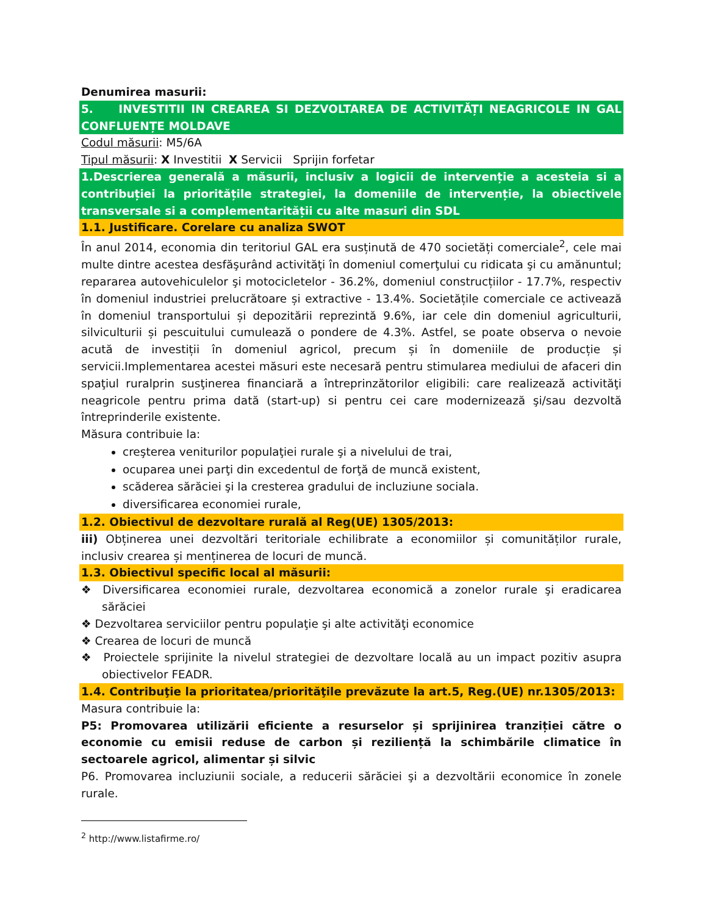Denumirea masurii:
5. INVESTITII IN CREAREA SI DEZVOLTAREA DE ACTIVITĂȚI NEAGRICOLE IN GAL CONFLUENȚE MOLDAVE
Codul măsurii: M5/6A
Tipul măsurii: X Investitii X Servicii Sprijin forfetar
1.Descrierea generală a măsurii, inclusiv a logicii de intervenție a acesteia si a contribuției la prioritățile strategiei, la domeniile de intervenție, la obiectivele transversale si a complementarității cu alte masuri din SDL
1.1. Justificare. Corelare cu analiza SWOT
În anul 2014, economia din teritoriul GAL era susținută de 470 societăți comerciale<sup>2</sup>, cele mai multe dintre acestea desfăşurând activităţi în domeniul comerţului cu ridicata şi cu amănuntul; repararea autovehiculelor şi motocicletelor - 36.2%, domeniul construcțiilor - 17.7%, respectiv în domeniul industriei prelucrătoare și extractive - 13.4%. Societățile comerciale ce activează în domeniul transportului și depozitării reprezintă 9.6%, iar cele din domeniul agriculturii, silviculturii și pescuitului cumulează o pondere de 4.3%. Astfel, se poate observa o nevoie acută de investiții în domeniul agricol, precum și în domeniile de producție și servicii.Implementarea acestei măsuri este necesară pentru stimularea mediului de afaceri din spaţiul ruralprin susţinerea financiară a întreprinzătorilor eligibili: care realizează activităţi neagricole pentru prima dată (start-up) si pentru cei care modernizează şi/sau dezvoltă întreprinderile existente.
Măsura contribuie la:
creşterea veniturilor populaţiei rurale şi a nivelului de trai,
ocuparea unei parţi din excedentul de forţă de muncă existent,
scăderea sărăciei şi la cresterea gradului de incluziune sociala.
diversificarea economiei rurale,
1.2. Obiectivul de dezvoltare rurală al Reg(UE) 1305/2013:
iii) Obținerea unei dezvoltări teritoriale echilibrate a economiilor și comunităților rurale, inclusiv crearea și menținerea de locuri de muncă.
1.3. Obiectivul specific local al măsurii:
❖ Diversificarea economiei rurale, dezvoltarea economică a zonelor rurale şi eradicarea sărăciei
❖ Dezvoltarea serviciilor pentru populaţie şi alte activităţi economice
❖ Crearea de locuri de muncă
❖ Proiectele sprijinite la nivelul strategiei de dezvoltare locală au un impact pozitiv asupra obiectivelor FEADR.
1.4. Contribuţie la prioritatea/priorităţile prevăzute la art.5, Reg.(UE) nr.1305/2013:
Masura contribuie la:
P5: Promovarea utilizării eficiente a resurselor și sprijinirea tranziției către o economie cu emisii reduse de carbon și reziliență la schimbările climatice în sectoarele agricol, alimentar și silvic
P6. Promovarea incluziunii sociale, a reducerii sărăciei şi a dezvoltării economice în zonele rurale.
<sup>2</sup> http://www.listafirme.ro/